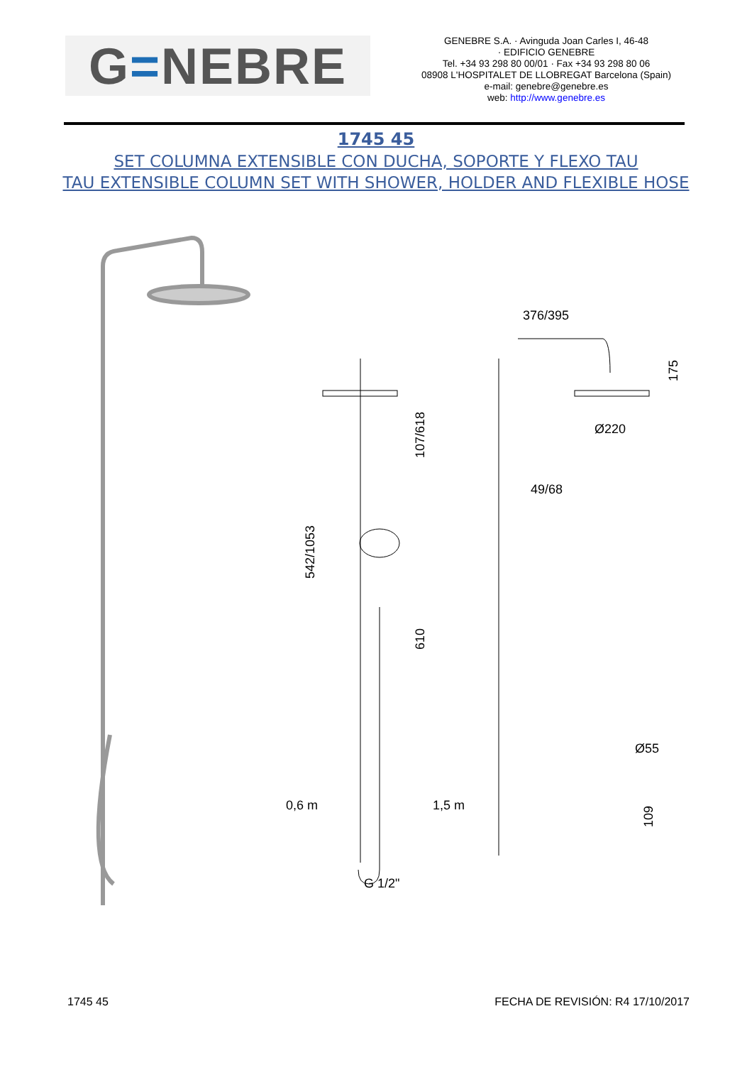G = NEBRE
GENEBRE S.A. · Avinguda Joan Carles I, 46-48
· EDIFICIO GENEBRE
Tel. +34 93 298 80 00/01 · Fax +34 93 298 80 06
08908 L'HOSPITALET DE LLOBREGAT Barcelona (Spain)
e-mail: genebre@genebre.es
web: http://www.genebre.es
1745 45
SET COLUMNA EXTENSIBLE CON DUCHA, SOPORTE Y FLEXO TAU
TAU EXTENSIBLE COLUMN SET WITH SHOWER, HOLDER AND FLEXIBLE HOSE
376/395
175
Ø220
49/68
107/618
610
542/1053
0,6 m
1,5 m
G 1/2"
Ø55
109
1745 45 FECHA DE REVISIÓN: R4 17/10/2017